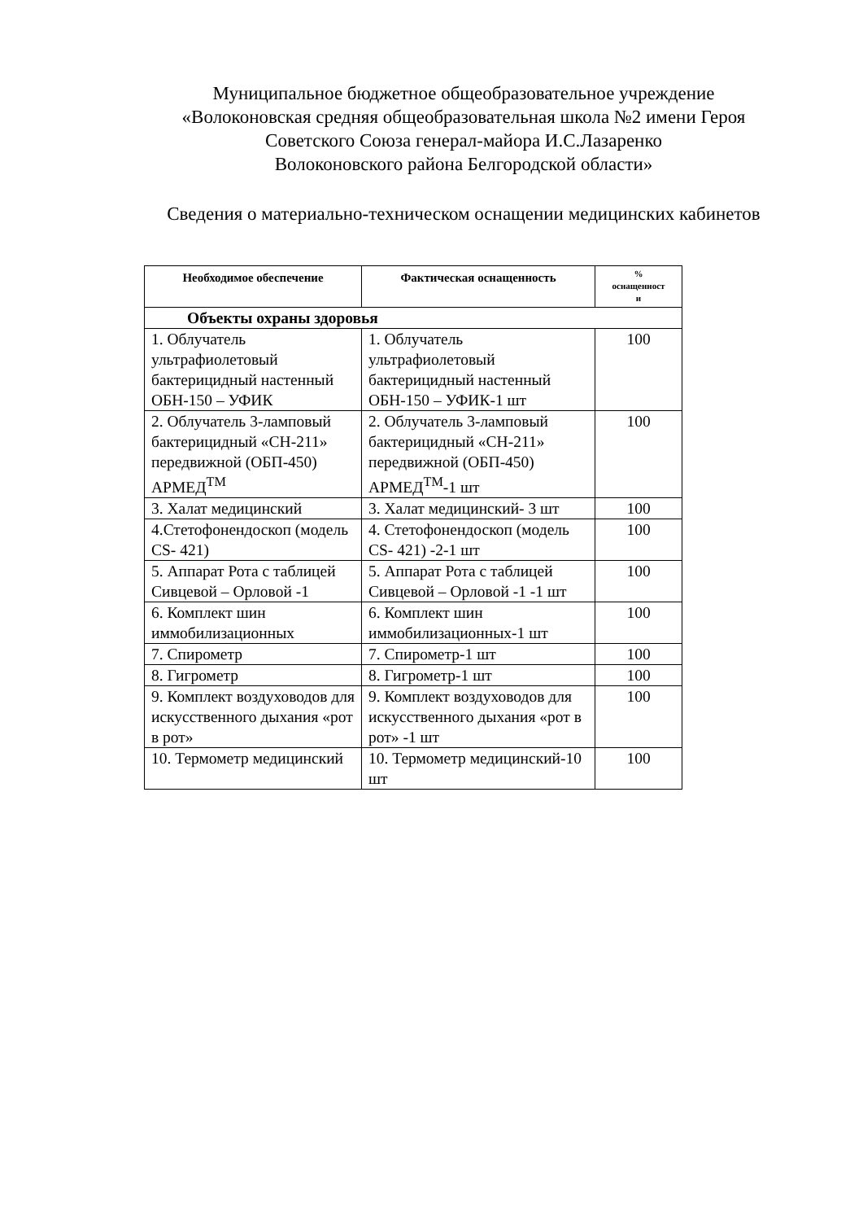Муниципальное бюджетное общеобразовательное учреждение
«Волоконовская средняя общеобразовательная школа №2 имени Героя
Советского Союза генерал-майора И.С.Лазаренко
Волоконовского района Белгородской области»
Сведения о материально-техническом оснащении медицинских кабинетов
| Необходимое обеспечение | Фактическая оснащенность | % оснащенност и |
| --- | --- | --- |
| Объекты охраны здоровья | | |
| 1. Облучатель ультрафиолетовый бактерицидный настенный ОБН-150 – УФИК | 1. Облучатель ультрафиолетовый бактерицидный настенный ОБН-150 – УФИК-1 шт | 100 |
| 2. Облучатель 3-ламповый бактерицидный «СН-211» передвижной (ОБП-450) АРМЕД<sup>TM</sup> | 2. Облучатель 3-ламповый бактерицидный «СН-211» передвижной (ОБП-450) АРМЕД<sup>TM</sup>-1 шт | 100 |
| 3. Халат медицинский | 3. Халат медицинский- 3 шт | 100 |
| 4.Стетофонендоскоп (модель CS- 421) | 4. Стетофонендоскоп (модель CS- 421) -2-1 шт | 100 |
| 5. Аппарат Рота с таблицей Сивцевой – Орловой -1 | 5. Аппарат Рота с таблицей Сивцевой – Орловой -1 -1 шт | 100 |
| 6. Комплект шин иммобилизационных | 6. Комплект шин иммобилизационных-1 шт | 100 |
| 7. Спирометр | 7. Спирометр-1 шт | 100 |
| 8. Гигрометр | 8. Гигрометр-1 шт | 100 |
| 9. Комплект воздуховодов для искусственного дыхания «рот в рот» | 9. Комплект воздуховодов для искусственного дыхания «рот в рот» -1 шт | 100 |
| 10. Термометр медицинский | 10. Термометр медицинский-10 шт | 100 |